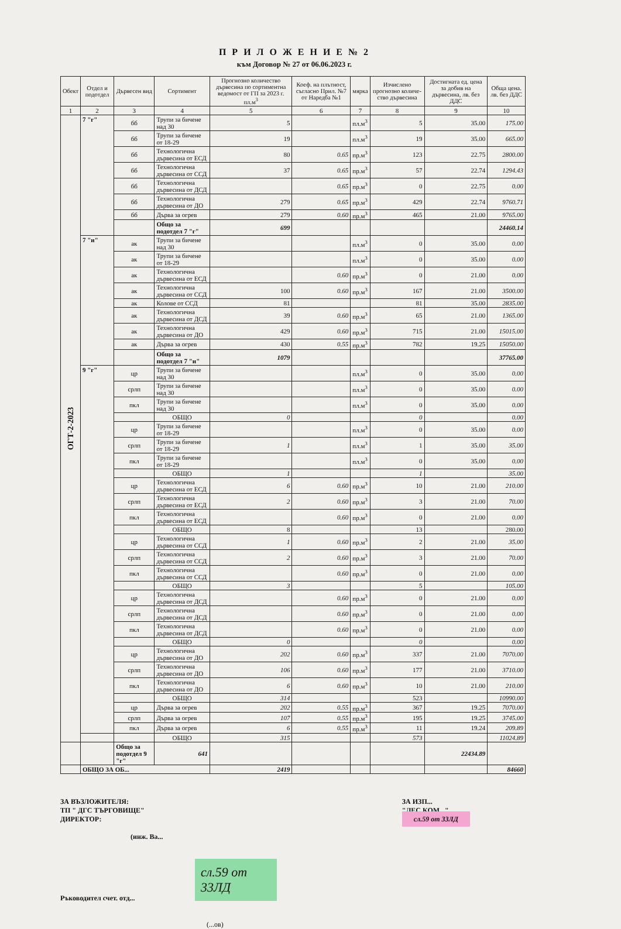П Р И Л О Ж Е Н И Е № 2
към Договор № 27 от 06.06.2023 г.
| Обект | Отдел и подотдел | Дървесен вид | Сортимент | Прогнозно количество дървесина по сортиментна ведомост от ГП за 2023 г. пл.м<sup>3</sup> | Коеф. на плътност, съгласно Прил. №7 от Наредба №1 | мярка | Изчислено прогнозно количе-ство дървесина | Достигната ед. цена за добив на дървесина, лв. без ДДС | Обща цена. лв. без ДДС |
| --- | --- | --- | --- | --- | --- | --- | --- | --- | --- |
| 1 | 2 | 3 | 4 | 5 | 6 | 7 | 8 | 9 | 10 |
| ОГТ-2-2023 | 7 "г" | бб | Трупи за бичене над 30 | 5 | | пл.м<sup>3</sup> | 5 | 35.00 | 175.00 |
| | | бб | Трупи за бичене от 18-29 | 19 | | пл.м<sup>3</sup> | 19 | 35.00 | 665.00 |
| | | бб | Технологична дървесина от ЕСД | 80 | 0.65 | пр.м<sup>3</sup> | 123 | 22.75 | 2800.00 |
| | | бб | Технологична дървесина от ССД | 37 | 0.65 | пр.м<sup>3</sup> | 57 | 22.74 | 1294.43 |
| | | бб | Технологична дървесина от ДСД | | 0.65 | пр.м<sup>3</sup> | 0 | 22.75 | 0.00 |
| | | бб | Технологична дървесина от ДО | 279 | 0.65 | пр.м<sup>3</sup> | 429 | 22.74 | 9760.71 |
| | | бб | Дърва за огрев | 279 | 0.60 | пр.м<sup>3</sup> | 465 | 21.00 | 9765.00 |
| | | | Общо за подотдел 7 "г" | 699 | | | | | 24460.14 |
| | 7 "и" | ак | Трупи за бичене над 30 | | | пл.м<sup>3</sup> | 0 | 35.00 | 0.00 |
| | | ак | Трупи за бичене от 18-29 | | | пл.м<sup>3</sup> | 0 | 35.00 | 0.00 |
| | | ак | Технологична дървесина от ЕСД | | 0.60 | пр.м<sup>3</sup> | 0 | 21.00 | 0.00 |
| | | ак | Технологична дървесина от ССД | 100 | 0.60 | пр.м<sup>3</sup> | 167 | 21.00 | 3500.00 |
| | | ак | Колове от ССД | 81 | | | 81 | 35.00 | 2835.00 |
| | | ак | Технологична дървесина от ДСД | 39 | 0.60 | пр.м<sup>3</sup> | 65 | 21.00 | 1365.00 |
| | | ак | Технологична дървесина от ДО | 429 | 0.60 | пр.м<sup>3</sup> | 715 | 21.00 | 15015.00 |
| | | ак | Дърва за огрев | 430 | 0.55 | пр.м<sup>3</sup> | 782 | 19.25 | 15050.00 |
| | | | Общо за подотдел 7 "и" | 1079 | | | | | 37765.00 |
| | 9 "г" | цр | Трупи за бичене над 30 | | | пл.м<sup>3</sup> | 0 | 35.00 | 0.00 |
| | | срлп | Трупи за бичене над 30 | | | пл.м<sup>3</sup> | 0 | 35.00 | 0.00 |
| | | пкл | Трупи за бичене над 30 | | | пл.м<sup>3</sup> | 0 | 35.00 | 0.00 |
| | | | ОБЩО | 0 | | | 0 | | 0.00 |
| | | цр | Трупи за бичене от 18-29 | | | пл.м<sup>3</sup> | 0 | 35.00 | 0.00 |
| | | срлп | Трупи за бичене от 18-29 | 1 | | пл.м<sup>3</sup> | 1 | 35.00 | 35.00 |
| | | пкл | Трупи за бичене от 18-29 | | | пл.м<sup>3</sup> | 0 | 35.00 | 0.00 |
| | | | ОБЩО | 1 | | | 1 | | 35.00 |
| | | цр | Технологична дървесина от ЕСД | 6 | 0.60 | пр.м<sup>3</sup> | 10 | 21.00 | 210.00 |
| | | срлп | Технологична дървесина от ЕСД | 2 | 0.60 | пр.м<sup>3</sup> | 3 | 21.00 | 70.00 |
| | | пкл | Технологична дървесина от ЕСД | | 0.60 | пр.м<sup>3</sup> | 0 | 21.00 | 0.00 |
| | | | ОБЩО | 8 | | | 13 | | 280.00 |
| | | цр | Технологична дървесина от ССД | 1 | 0.60 | пр.м<sup>3</sup> | 2 | 21.00 | 35.00 |
| | | срлп | Технологична дървесина от ССД | 2 | 0.60 | пр.м<sup>3</sup> | 3 | 21.00 | 70.00 |
| | | пкл | Технологична дървесина от ССД | | 0.60 | пр.м<sup>3</sup> | 0 | 21.00 | 0.00 |
| | | | ОБЩО | 3 | | | 5 | | 105.00 |
| | | цр | Технологична дървесина от ДСД | | 0.60 | пр.м<sup>3</sup> | 0 | 21.00 | 0.00 |
| | | срлп | Технологична дървесина от ДСД | | 0.60 | пр.м<sup>3</sup> | 0 | 21.00 | 0.00 |
| | | пкл | Технологична дървесина от ДСД | | 0.60 | пр.м<sup>3</sup> | 0 | 21.00 | 0.00 |
| | | | ОБЩО | 0 | | | 0 | | 0.00 |
| | | цр | Технологична дървесина от ДО | 202 | 0.60 | пр.м<sup>3</sup> | 337 | 21.00 | 7070.00 |
| | | срлп | Технологична дървесина от ДО | 106 | 0.60 | пр.м<sup>3</sup> | 177 | 21.00 | 3710.00 |
| | | пкл | Технологична дървесина от ДО | 6 | 0.60 | пр.м<sup>3</sup> | 10 | 21.00 | 210.00 |
| | | | ОБЩО | 314 | | | 523 | | 10990.00 |
| | | цр | Дърва за огрев | 202 | 0.55 | пр.м<sup>3</sup> | 367 | 19.25 | 7070.00 |
| | | срлп | Дърва за огрев | 107 | 0.55 | пр.м<sup>3</sup> | 195 | 19.25 | 3745.00 |
| | | пкл | Дърва за огрев | 6 | 0.55 | пр.м<sup>3</sup> | 11 | 19.24 | 209.89 |
| | | | ОБЩО | 315 | | | 573 | | 11024.89 |
| | | Общо за подотдел 9 "г" | 641 | | | | | 22434.89 | |
| | ОБЩО ЗА ОБ... | | | 2419 | | | | | 84660 |
ЗА ВЪЗЛОЖИТЕЛЯ:
ТП " ДГС ТЪРГОВИЩЕ"
ДИРЕКТОР:
(инж. Ва...
ЗА ИЗП...
"ЛЕС КОМ..."
сл.59 от 33ЛД
Ръководител счет. отд...
(...ов)
сл.59 от 33ЛД